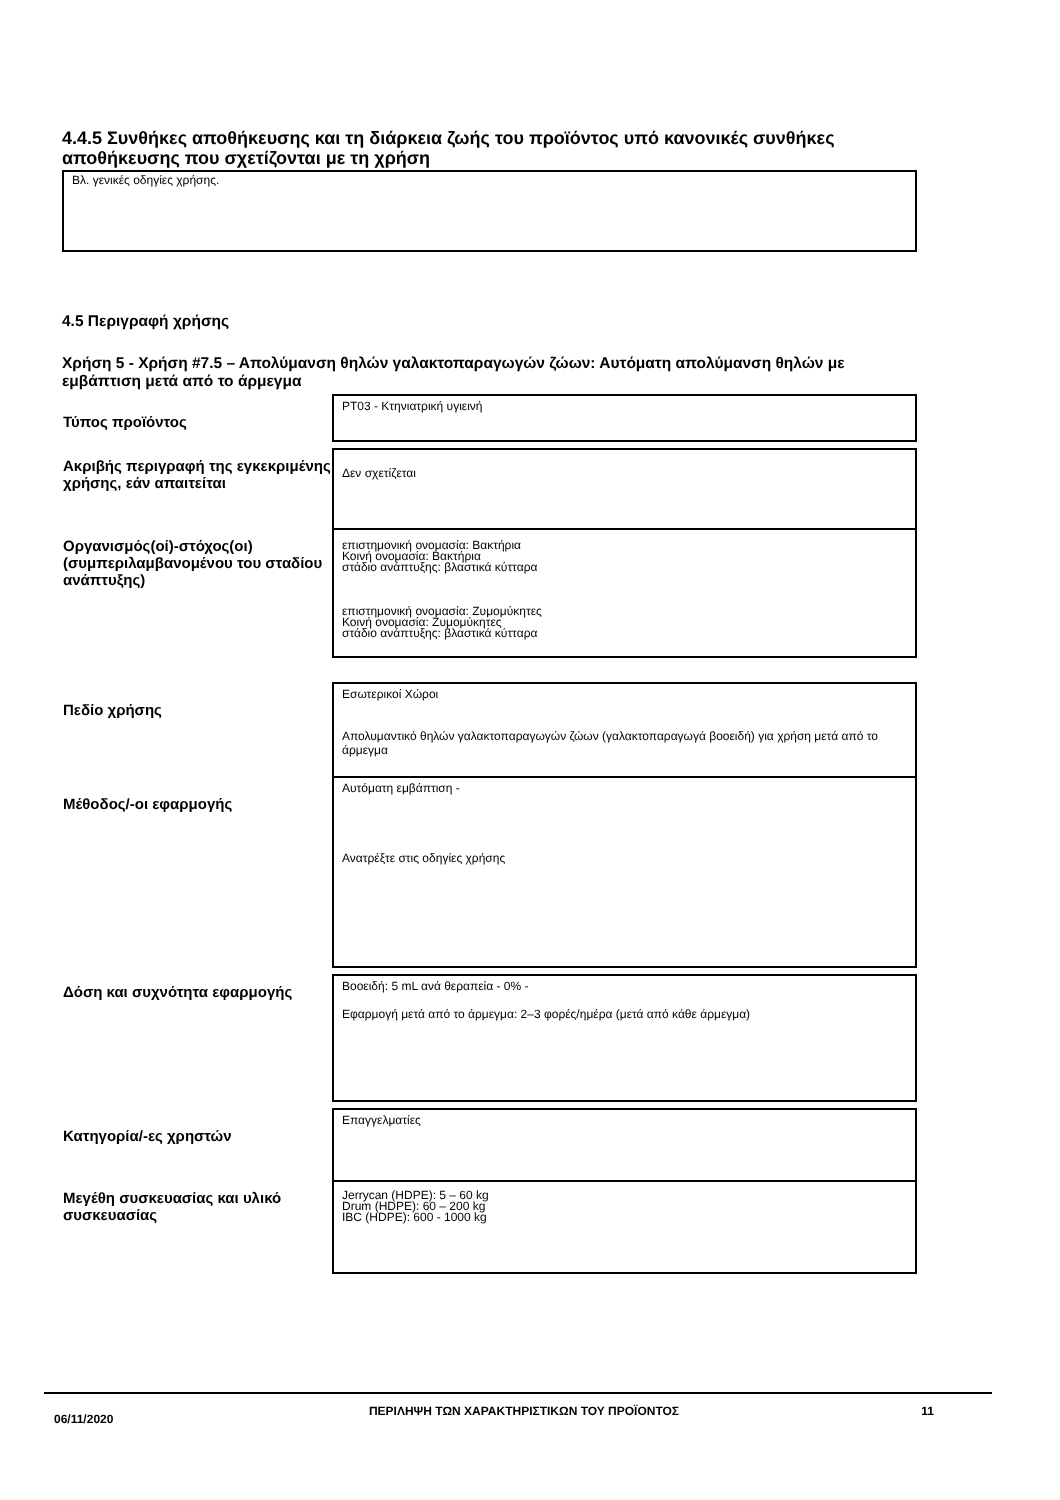4.4.5 Συνθήκες αποθήκευσης και τη διάρκεια ζωής του προϊόντος υπό κανονικές συνθήκες αποθήκευσης που σχετίζονται με τη χρήση
Βλ. γενικές οδηγίες χρήσης.
4.5 Περιγραφή χρήσης
Χρήση 5 - Χρήση #7.5 – Απολύμανση θηλών γαλακτοπαραγωγών ζώων: Αυτόματη απολύμανση θηλών με εμβάπτιση μετά από το άρμεγμα
| Τύπος προϊόντος | PT03 - Κτηνιατρική υγιεινή |
| Ακριβής περιγραφή της εγκεκριμένης χρήσης, εάν απαιτείται | Δεν σχετίζεται |
| Οργανισμός(οί)-στόχος(οι) (συμπεριλαμβανομένου του σταδίου ανάπτυξης) | επιστημονική ονομασία: Βακτήρια Κοινή ονομασία: Βακτήρια στάδιο ανάπτυξης: βλαστικά κύτταρα επιστημονική ονομασία: Ζυμομύκητες Κοινή ονομασία: Ζυμομύκητες στάδιο ανάπτυξης: βλαστικά κύτταρα |
| Πεδίο χρήσης | Εσωτερικοί Χώροι Απολυμαντικό θηλών γαλακτοπαραγωγών ζώων (γαλακτοπαραγωγά βοοειδή) για χρήση μετά από το άρμεγμα |
| Μέθοδος/-οι εφαρμογής | Αυτόματη εμβάπτιση - Ανατρέξτε στις οδηγίες χρήσης |
| Δόση και συχνότητα εφαρμογής | Βοοειδή: 5 mL ανά θεραπεία - 0% - Εφαρμογή μετά από το άρμεγμα: 2–3 φορές/ημέρα (μετά από κάθε άρμεγμα) |
| Κατηγορία/-ες χρηστών | Επαγγελματίες |
| Μεγέθη συσκευασίας και υλικό συσκευασίας | Jerrycan (HDPE): 5 – 60 kg Drum (HDPE): 60 – 200 kg IBC (HDPE): 600 - 1000 kg |
06/11/2020
ΠΕΡΙΛΗΨΗ ΤΩΝ ΧΑΡΑΚΤΗΡΙΣΤΙΚΩΝ ΤΟΥ ΠΡΟΪΟΝΤΟΣ 11